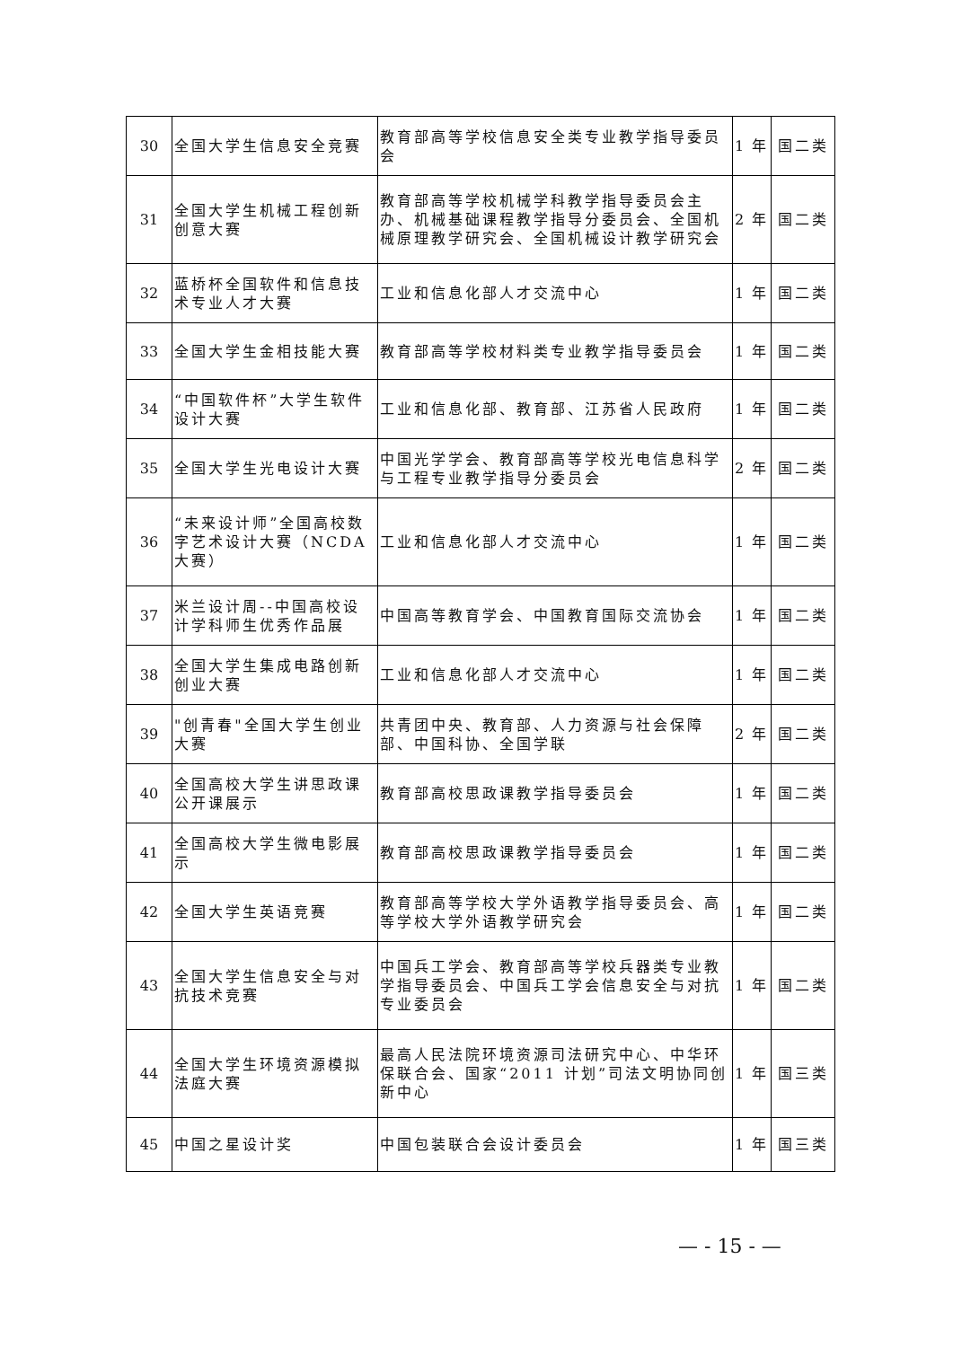| 30 | 全国大学生信息安全竞赛 | 教育部高等学校信息安全类专业教学指导委员会 | 1 年 | 国二类 |
| 31 | 全国大学生机械工程创新创意大赛 | 教育部高等学校机械学科教学指导委员会主办、机械基础课程教学指导分委员会、全国机械原理教学研究会、全国机械设计教学研究会 | 2 年 | 国二类 |
| 32 | 蓝桥杯全国软件和信息技术专业人才大赛 | 工业和信息化部人才交流中心 | 1 年 | 国二类 |
| 33 | 全国大学生金相技能大赛 | 教育部高等学校材料类专业教学指导委员会 | 1 年 | 国二类 |
| 34 | “中国软件杯”大学生软件设计大赛 | 工业和信息化部、教育部、江苏省人民政府 | 1 年 | 国二类 |
| 35 | 全国大学生光电设计大赛 | 中国光学学会、教育部高等学校光电信息科学与工程专业教学指导分委员会 | 2 年 | 国二类 |
| 36 | “未来设计师”全国高校数字艺术设计大赛（NCDA大赛） | 工业和信息化部人才交流中心 | 1 年 | 国二类 |
| 37 | 米兰设计周--中国高校设计学科师生优秀作品展 | 中国高等教育学会、中国教育国际交流协会 | 1 年 | 国二类 |
| 38 | 全国大学生集成电路创新创业大赛 | 工业和信息化部人才交流中心 | 1 年 | 国二类 |
| 39 | "创青春"全国大学生创业大赛 | 共青团中央、教育部、人力资源与社会保障部、中国科协、全国学联 | 2 年 | 国二类 |
| 40 | 全国高校大学生讲思政课公开课展示 | 教育部高校思政课教学指导委员会 | 1 年 | 国二类 |
| 41 | 全国高校大学生微电影展示 | 教育部高校思政课教学指导委员会 | 1 年 | 国二类 |
| 42 | 全国大学生英语竞赛 | 教育部高等学校大学外语教学指导委员会、高等学校大学外语教学研究会 | 1 年 | 国二类 |
| 43 | 全国大学生信息安全与对抗技术竞赛 | 中国兵工学会、教育部高等学校兵器类专业教学指导委员会、中国兵工学会信息安全与对抗专业委员会 | 1 年 | 国二类 |
| 44 | 全国大学生环境资源模拟法庭大赛 | 最高人民法院环境资源司法研究中心、中华环保联合会、国家“2011 计划”司法文明协同创新中心 | 1 年 | 国三类 |
| 45 | 中国之星设计奖 | 中国包装联合会设计委员会 | 1 年 | 国三类 |
— - 15 - —